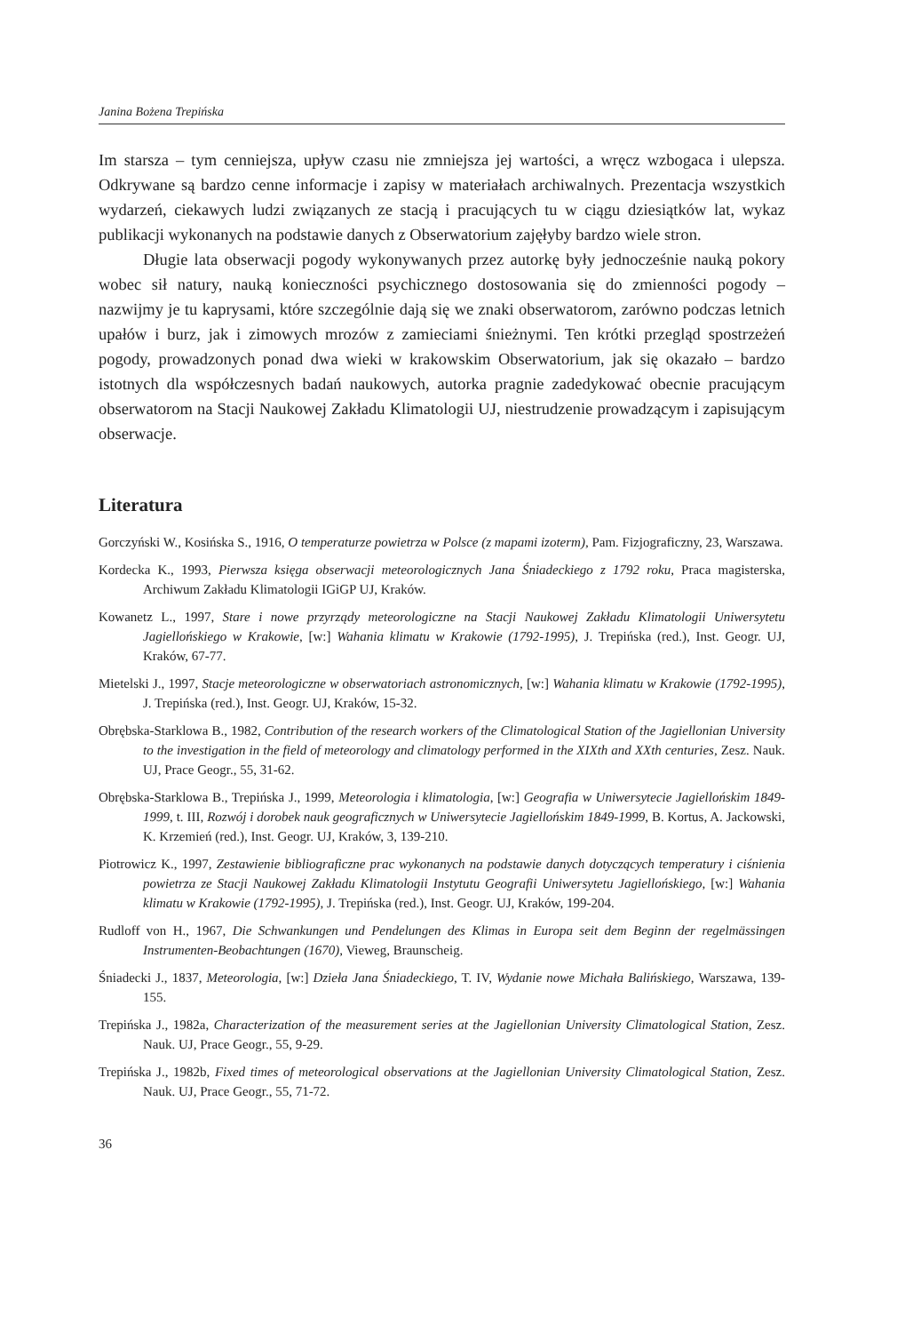Janina Bożena Trepińska
Im starsza – tym cenniejsza, upływ czasu nie zmniejsza jej wartości, a wręcz wzbogaca i ulepsza. Odkrywane są bardzo cenne informacje i zapisy w materiałach archiwalnych. Prezentacja wszystkich wydarzeń, ciekawych ludzi związanych ze stacją i pracujących tu w ciągu dziesiątków lat, wykaz publikacji wykonanych na podstawie danych z Obserwatorium zajęłyby bardzo wiele stron.
Długie lata obserwacji pogody wykonywanych przez autorkę były jednocześnie nauką pokory wobec sił natury, nauką konieczności psychicznego dostosowania się do zmienności pogody – nazwijmy je tu kaprysami, które szczególnie dają się we znaki obserwatorom, zarówno podczas letnich upałów i burz, jak i zimowych mrozów z zamieciami śnieżnymi. Ten krótki przegląd spostrzeżeń pogody, prowadzonych ponad dwa wieki w krakowskim Obserwatorium, jak się okazało – bardzo istotnych dla współczesnych badań naukowych, autorka pragnie zadedykować obecnie pracującym obserwatorom na Stacji Naukowej Zakładu Klimatologii UJ, niestrudzenie prowadzącym i zapisującym obserwacje.
Literatura
Gorczyński W., Kosińska S., 1916, O temperaturze powietrza w Polsce (z mapami izoterm), Pam. Fizjograficzny, 23, Warszawa.
Kordecka K., 1993, Pierwsza księga obserwacji meteorologicznych Jana Śniadeckiego z 1792 roku, Praca magisterska, Archiwum Zakładu Klimatologii IGiGP UJ, Kraków.
Kowanetz L., 1997, Stare i nowe przyrządy meteorologiczne na Stacji Naukowej Zakładu Klimatologii Uniwersytetu Jagiellońskiego w Krakowie, [w:] Wahania klimatu w Krakowie (1792-1995), J. Trepińska (red.), Inst. Geogr. UJ, Kraków, 67-77.
Mietelski J., 1997, Stacje meteorologiczne w obserwatoriach astronomicznych, [w:] Wahania klimatu w Krakowie (1792-1995), J. Trepińska (red.), Inst. Geogr. UJ, Kraków, 15-32.
Obrębska-Starklowa B., 1982, Contribution of the research workers of the Climatological Station of the Jagiellonian University to the investigation in the field of meteorology and climatology performed in the XIXth and XXth centuries, Zesz. Nauk. UJ, Prace Geogr., 55, 31-62.
Obrębska-Starklowa B., Trepińska J., 1999, Meteorologia i klimatologia, [w:] Geografia w Uniwersytecie Jagiellońskim 1849-1999, t. III, Rozwój i dorobek nauk geograficznych w Uniwersytecie Jagiellońskim 1849-1999, B. Kortus, A. Jackowski, K. Krzemień (red.), Inst. Geogr. UJ, Kraków, 3, 139-210.
Piotrowicz K., 1997, Zestawienie bibliograficzne prac wykonanych na podstawie danych dotyczących temperatury i ciśnienia powietrza ze Stacji Naukowej Zakładu Klimatologii Instytutu Geografii Uniwersytetu Jagiellońskiego, [w:] Wahania klimatu w Krakowie (1792-1995), J. Trepińska (red.), Inst. Geogr. UJ, Kraków, 199-204.
Rudloff von H., 1967, Die Schwankungen und Pendelungen des Klimas in Europa seit dem Beginn der regelmässingen Instrumenten-Beobachtungen (1670), Vieweg, Braunscheig.
Śniadecki J., 1837, Meteorologia, [w:] Dzieła Jana Śniadeckiego, T. IV, Wydanie nowe Michała Balińskiego, Warszawa, 139-155.
Trepińska J., 1982a, Characterization of the measurement series at the Jagiellonian University Climatological Station, Zesz. Nauk. UJ, Prace Geogr., 55, 9-29.
Trepińska J., 1982b, Fixed times of meteorological observations at the Jagiellonian University Climatological Station, Zesz. Nauk. UJ, Prace Geogr., 55, 71-72.
36